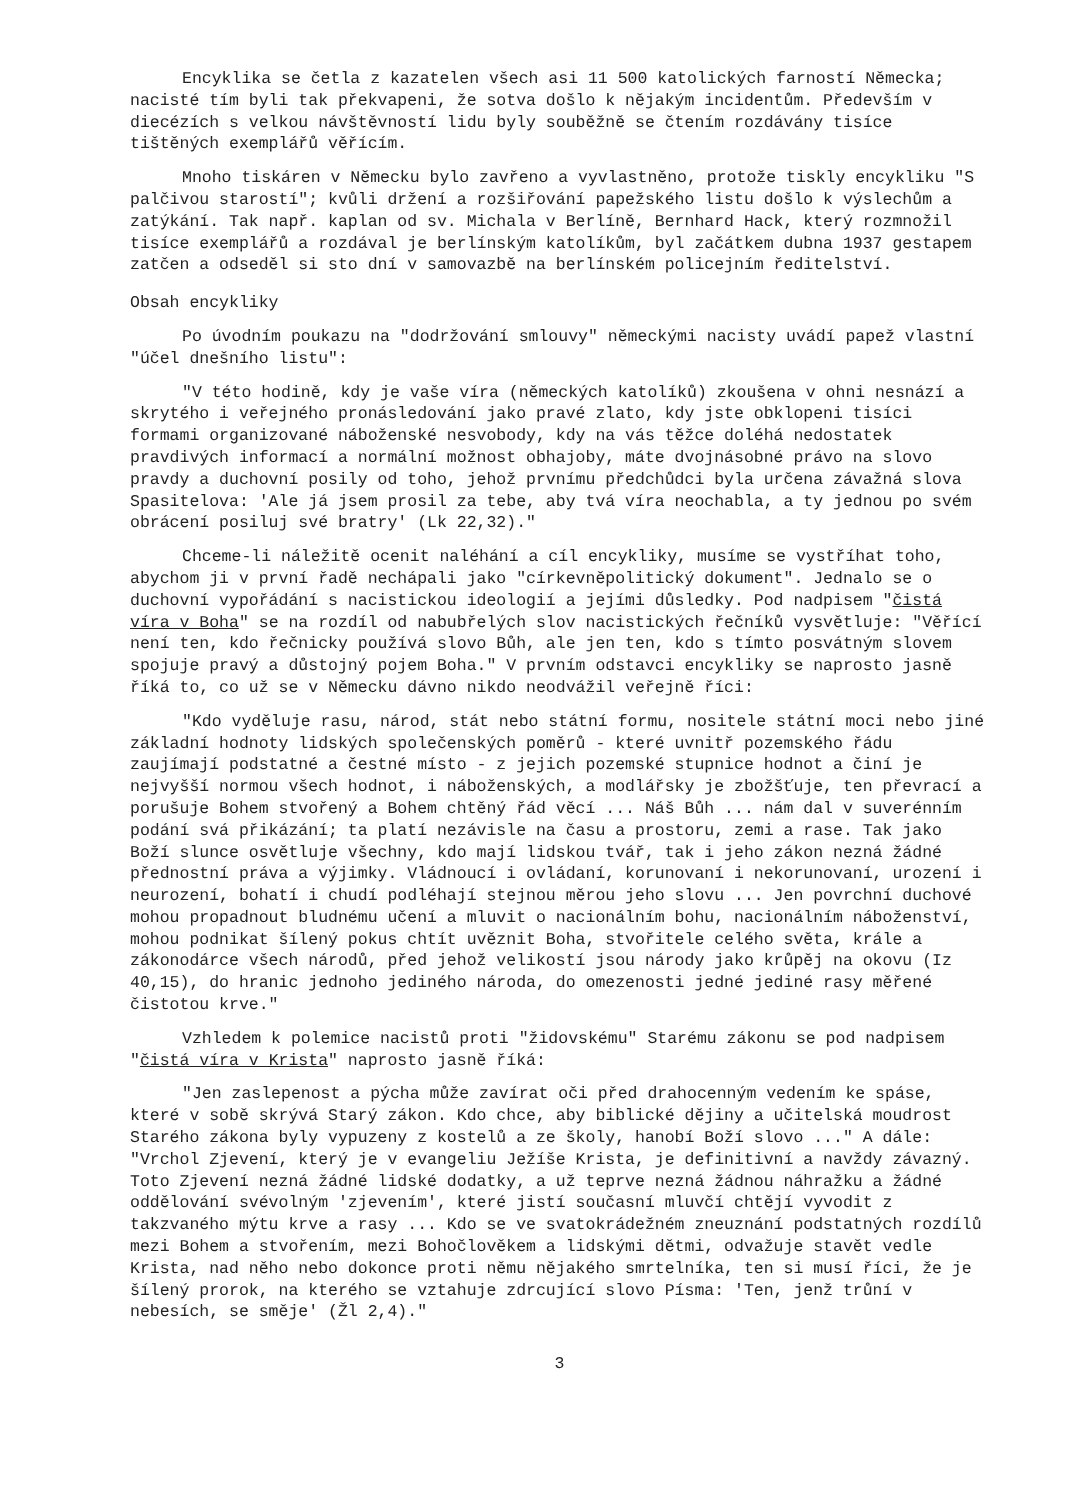Encyklika se četla z kazatelen všech asi 11 500 katolických farností Německa; nacisté tím byli tak překvapeni, že sotva došlo k nějakým incidentům. Především v diecézích s velkou návštěvností lidu byly souběžně se čtením rozdávány tisíce tištěných exemplářů věřícím.
Mnoho tiskáren v Německu bylo zavřeno a vyvlastněno, protože tiskly encykliku "S palčivou starostí"; kvůli držení a rozšiřování papežského listu došlo k výslechům a zatýkání. Tak např. kaplan od sv. Michala v Berlíně, Bernhard Hack, který rozmnožil tisíce exemplářů a rozdával je berlínským katolíkům, byl začátkem dubna 1937 gestapem zatčen a odseděl si sto dní v samovazbě na berlínském policejním ředitelství.
Obsah encykliky
Po úvodním poukazu na "dodržování smlouvy" německými nacisty uvádí papež vlastní "účel dnešního listu":
"V této hodině, kdy je vaše víra (německých katolíků) zkoušena v ohni nesnází a skrytého i veřejného pronásledování jako pravé zlato, kdy jste obklopeni tisíci formami organizované náboženské nesvobody, kdy na vás těžce doléhá nedostatek pravdivých informací a normální možnost obhajoby, máte dvojnásobné právo na slovo pravdy a duchovní posily od toho, jehož prvnímu předchůdci byla určena závažná slova Spasitelova: 'Ale já jsem prosil za tebe, aby tvá víra neochabla, a ty jednou po svém obrácení posiluj své bratry' (Lk 22,32)."
Chceme-li náležitě ocenit naléhání a cíl encykliky, musíme se vystříhat toho, abychom ji v první řadě nechápali jako "církevněpolitický dokument". Jednalo se o duchovní vypořádání s nacistickou ideologií a jejími důsledky. Pod nadpisem "čistá víra v Boha" se na rozdíl od nabubřelých slov nacistických řečníků vysvětluje: "Věřící není ten, kdo řečnicky používá slovo Bůh, ale jen ten, kdo s tímto posvátným slovem spojuje pravý a důstojný pojem Boha." V prvním odstavci encykliky se naprosto jasně říká to, co už se v Německu dávno nikdo neodvážil veřejně říci:
"Kdo vyděluje rasu, národ, stát nebo státní formu, nositele státní moci nebo jiné základní hodnoty lidských společenských poměrů - které uvnitř pozemského řádu zaujímají podstatné a čestné místo - z jejich pozemské stupnice hodnot a činí je nejvyšší normou všech hodnot, i náboženských, a modlářsky je zbožšťuje, ten převrací a porušuje Bohem stvořený a Bohem chtěný řád věcí ... Náš Bůh ... nám dal v suverénním podání svá přikázání; ta platí nezávisle na času a prostoru, zemi a rase. Tak jako Boží slunce osvětluje všechny, kdo mají lidskou tvář, tak i jeho zákon nezná žádné přednostní práva a výjimky. Vládnoucí i ovládaní, korunovaní i nekorunovaní, urození i neurození, bohatí i chudí podléhají stejnou měrou jeho slovu ... Jen povrchní duchové mohou propadnout bludnému učení a mluvit o nacionálním bohu, nacionálním náboženství, mohou podnikat šílený pokus chtít uvěznit Boha, stvořitele celého světa, krále a zákonodárce všech národů, před jehož velikostí jsou národy jako krůpěj na okovu (Iz 40,15), do hranic jednoho jediného národa, do omezenosti jedné jediné rasy měřené čistotou krve."
Vzhledem k polemice nacistů proti "židovskému" Starému zákonu se pod nadpisem "čistá víra v Krista" naprosto jasně říká:
"Jen zaslepenost a pýcha může zavírat oči před drahocenným vedením ke spáse, které v sobě skrývá Starý zákon. Kdo chce, aby biblické dějiny a učitelská moudrost Starého zákona byly vypuzeny z kostelů a ze školy, hanobí Boží slovo ..." A dále: "Vrchol Zjevení, který je v evangeliu Ježíše Krista, je definitivní a navždy závazný. Toto Zjevení nezná žádné lidské dodatky, a už teprve nezná žádnou náhražku a žádné oddělování svévolným 'zjevením', které jistí současní mluvčí chtějí vyvodit z takzvaného mýtu krve a rasy ... Kdo se ve svatokrádežném zneuznání podstatných rozdílů mezi Bohem a stvořením, mezi Bohočlověkem a lidskými dětmi, odvažuje stavět vedle Krista, nad něho nebo dokonce proti němu nějakého smrtelníka, ten si musí říci, že je šílený prorok, na kterého se vztahuje zdrcující slovo Písma: 'Ten, jenž trůní v nebesích, se směje' (Žl 2,4)."
3